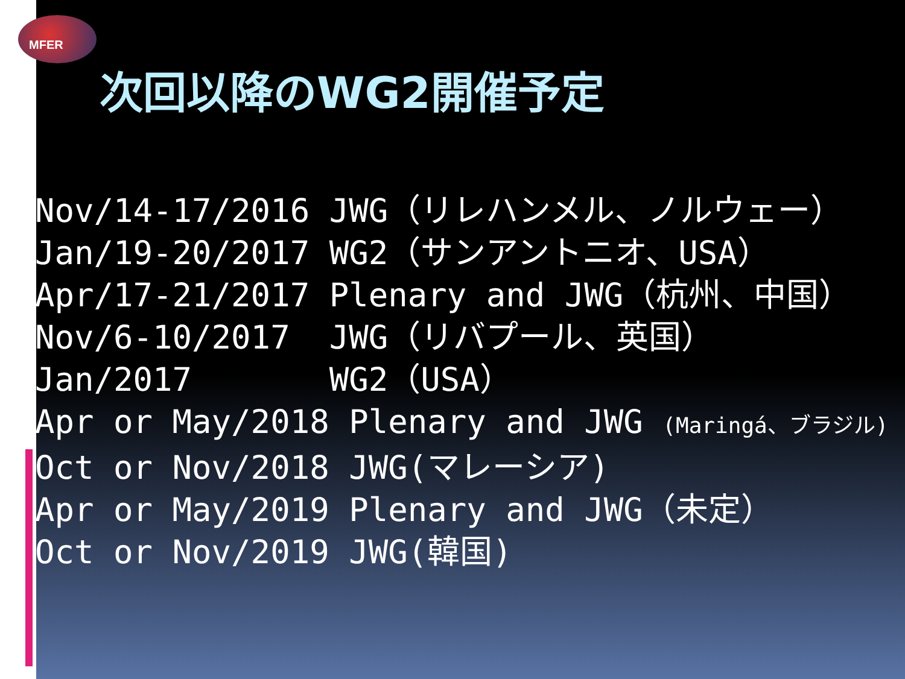MFER
次回以降のWG2開催予定
Nov/14-17/2016 JWG（リレハンメル、ノルウェー）
Jan/19-20/2017 WG2（サンアントニオ、USA）
Apr/17-21/2017 Plenary and JWG（杭州、中国）
Nov/6-10/2017 JWG（リバプール、英国）
Jan/2017 WG2（USA）
Apr or May/2018 Plenary and JWG (Maringá、ブラジル)
Oct or Nov/2018 JWG(マレーシア)
Apr or May/2019 Plenary and JWG（未定）
Oct or Nov/2019 JWG(韓国)